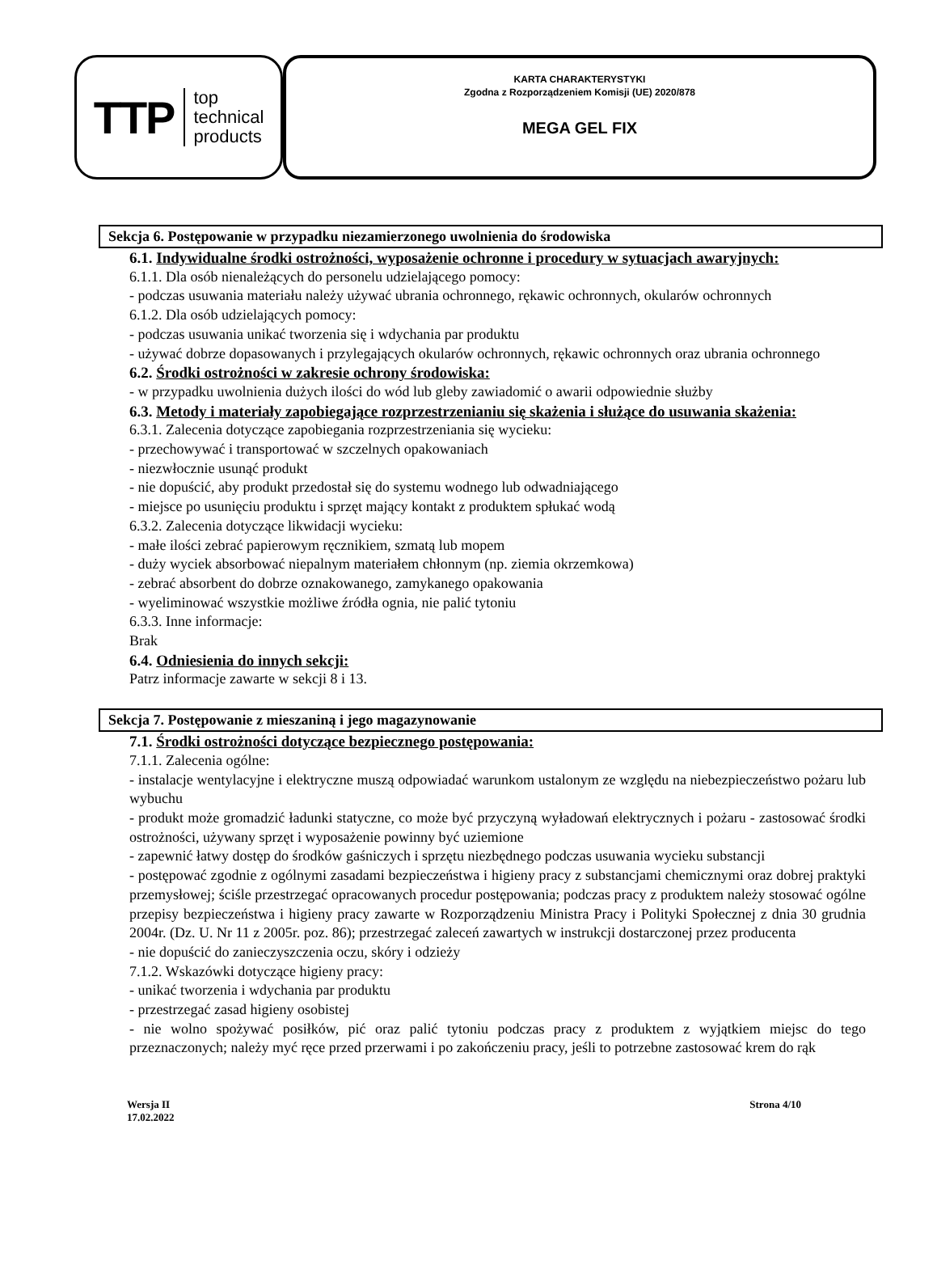TTP top
technical
products
KARTA CHARAKTERYSTYKI
Zgodna z Rozporządzeniem Komisji (UE) 2020/878
MEGA GEL FIX
Sekcja 6. Postępowanie w przypadku niezamierzonego uwolnienia do środowiska
6.1. Indywidualne środki ostrożności, wyposażenie ochronne i procedury w sytuacjach awaryjnych:
6.1.1. Dla osób nienależących do personelu udzielającego pomocy:
- podczas usuwania materiału należy używać ubrania ochronnego, rękawic ochronnych, okularów ochronnych
6.1.2. Dla osób udzielających pomocy:
- podczas usuwania unikać tworzenia się i wdychania par produktu
- używać dobrze dopasowanych i przylegających okularów ochronnych, rękawic ochronnych oraz ubrania ochronnego
6.2. Środki ostrożności w zakresie ochrony środowiska:
- w przypadku uwolnienia dużych ilości do wód lub gleby zawiadomić o awarii odpowiednie służby
6.3. Metody i materiały zapobiegające rozprzestrzenianiu się skażenia i służące do usuwania skażenia:
6.3.1. Zalecenia dotyczące zapobiegania rozprzestrzeniania się wycieku:
- przechowywać i transportować w szczelnych opakowaniach
- niezwłocznie usunąć produkt
- nie dopuścić, aby produkt przedostał się do systemu wodnego lub odwadniającego
- miejsce po usunięciu produktu i sprzęt mający kontakt z produktem spłukać wodą
6.3.2. Zalecenia dotyczące likwidacji wycieku:
- małe ilości zebrać papierowym ręcznikiem, szmatą lub mopem
- duży wyciek absorbować niepalnym materiałem chłonnym (np. ziemia okrzemkowa)
- zebrać absorbent do dobrze oznakowanego, zamykanego opakowania
- wyeliminować wszystkie możliwe źródła ognia, nie palić tytoniu
6.3.3. Inne informacje:
Brak
6.4. Odniesienia do innych sekcji:
Patrz informacje zawarte w sekcji 8 i 13.
Sekcja 7. Postępowanie z mieszaniną i jego magazynowanie
7.1. Środki ostrożności dotyczące bezpiecznego postępowania:
7.1.1. Zalecenia ogólne:
- instalacje wentylacyjne i elektryczne muszą odpowiadać warunkom ustalonym ze względu na niebezpieczeństwo pożaru lub wybuchu
- produkt może gromadzić ładunki statyczne, co może być przyczyną wyładowań elektrycznych i pożaru - zastosować środki ostrożności, używany sprzęt i wyposażenie powinny być uziemione
- zapewnić łatwy dostęp do środków gaśniczych i sprzętu niezbędnego podczas usuwania wycieku substancji
- postępować zgodnie z ogólnymi zasadami bezpieczeństwa i higieny pracy z substancjami chemicznymi oraz dobrej praktyki przemysłowej; ściśle przestrzegać opracowanych procedur postępowania; podczas pracy z produktem należy stosować ogólne przepisy bezpieczeństwa i higieny pracy zawarte w Rozporządzeniu Ministra Pracy i Polityki Społecznej z dnia 30 grudnia 2004r. (Dz. U. Nr 11 z 2005r. poz. 86); przestrzegać zaleceń zawartych w instrukcji dostarczonej przez producenta
- nie dopuścić do zanieczyszczenia oczu, skóry i odzieży
7.1.2. Wskazówki dotyczące higieny pracy:
- unikać tworzenia i wdychania par produktu
- przestrzegać zasad higieny osobistej
- nie wolno spożywać posiłków, pić oraz palić tytoniu podczas pracy z produktem z wyjątkiem miejsc do tego przeznaczonych; należy myć ręce przed przerwami i po zakończeniu pracy, jeśli to potrzebne zastosować krem do rąk
Wersja II
17.02.2022
Strona 4/10